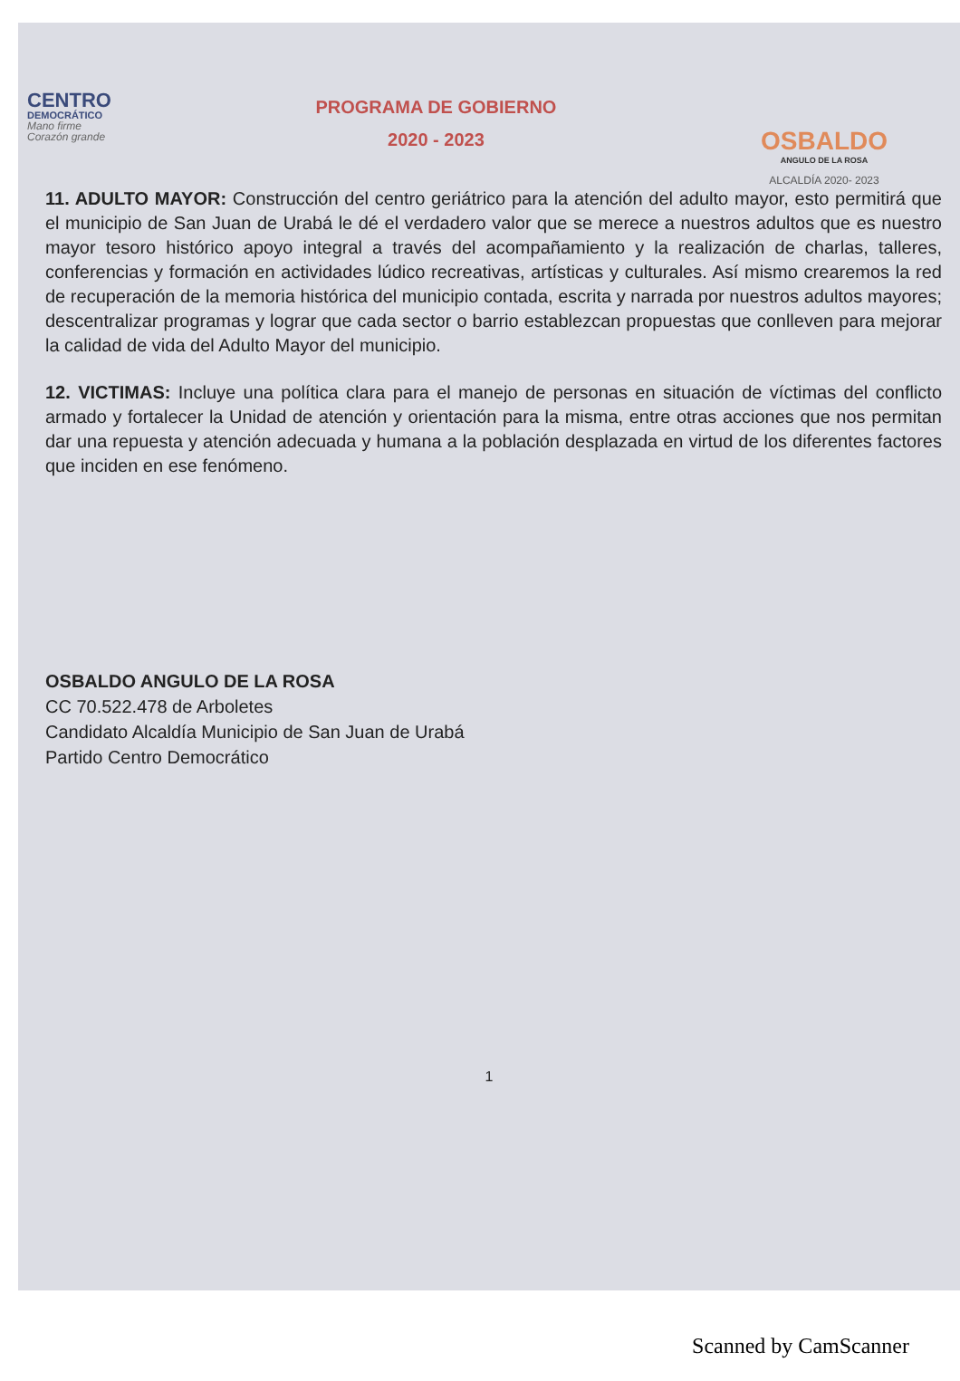CENTRO
DEMOCRÁTICO
Mano firme
Corazón grande
PROGRAMA DE GOBIERNO
2020 - 2023
OSBALDO
ANGULO DE LA ROSA
ALCALDÍA 2020- 2023
11. ADULTO MAYOR: Construcción del centro geriátrico para la atención del adulto mayor, esto permitirá que el municipio de San Juan de Urabá le dé el verdadero valor que se merece a nuestros adultos que es nuestro mayor tesoro histórico apoyo integral a través del acompañamiento y la realización de charlas, talleres, conferencias y formación en actividades lúdico recreativas, artísticas y culturales. Así mismo crearemos la red de recuperación de la memoria histórica del municipio contada, escrita y narrada por nuestros adultos mayores; descentralizar programas y lograr que cada sector o barrio establezcan propuestas que conlleven para mejorar la calidad de vida del Adulto Mayor del municipio.
12. VICTIMAS: Incluye una política clara para el manejo de personas en situación de víctimas del conflicto armado y fortalecer la Unidad de atención y orientación para la misma, entre otras acciones que nos permitan dar una repuesta y atención adecuada y humana a la población desplazada en virtud de los diferentes factores que inciden en ese fenómeno.
OSBALDO ANGULO DE LA ROSA
CC 70.522.478 de Arboletes
Candidato Alcaldía Municipio de San Juan de Urabá
Partido Centro Democrático
1
Scanned by CamScanner